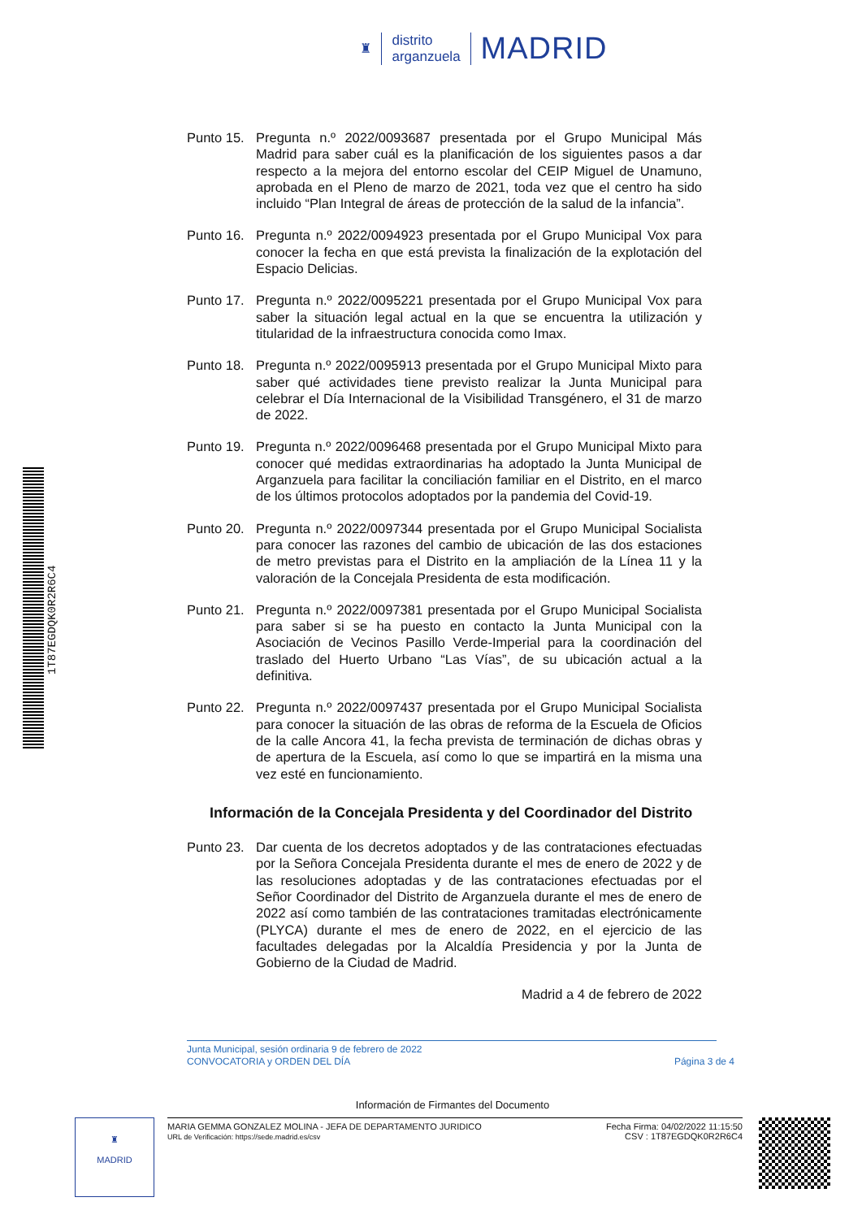♜ distrito
arganzuela MADRID
Punto 15.
Pregunta n.º 2022/0093687 presentada por el Grupo Municipal Más Madrid para saber cuál es la planificación de los siguientes pasos a dar respecto a la mejora del entorno escolar del CEIP Miguel de Unamuno, aprobada en el Pleno de marzo de 2021, toda vez que el centro ha sido incluido “Plan Integral de áreas de protección de la salud de la infancia”.
Punto 16.
Pregunta n.º 2022/0094923 presentada por el Grupo Municipal Vox para conocer la fecha en que está prevista la finalización de la explotación del Espacio Delicias.
Punto 17.
Pregunta n.º 2022/0095221 presentada por el Grupo Municipal Vox para saber la situación legal actual en la que se encuentra la utilización y titularidad de la infraestructura conocida como Imax.
Punto 18.
Pregunta n.º 2022/0095913 presentada por el Grupo Municipal Mixto para saber qué actividades tiene previsto realizar la Junta Municipal para celebrar el Día Internacional de la Visibilidad Transgénero, el 31 de marzo de 2022.
Punto 19.
Pregunta n.º 2022/0096468 presentada por el Grupo Municipal Mixto para conocer qué medidas extraordinarias ha adoptado la Junta Municipal de Arganzuela para facilitar la conciliación familiar en el Distrito, en el marco de los últimos protocolos adoptados por la pandemia del Covid-19.
Punto 20.
Pregunta n.º 2022/0097344 presentada por el Grupo Municipal Socialista para conocer las razones del cambio de ubicación de las dos estaciones de metro previstas para el Distrito en la ampliación de la Línea 11 y la valoración de la Concejala Presidenta de esta modificación.
Punto 21.
Pregunta n.º 2022/0097381 presentada por el Grupo Municipal Socialista para saber si se ha puesto en contacto la Junta Municipal con la Asociación de Vecinos Pasillo Verde-Imperial para la coordinación del traslado del Huerto Urbano “Las Vías”, de su ubicación actual a la definitiva.
Punto 22.
Pregunta n.º 2022/0097437 presentada por el Grupo Municipal Socialista para conocer la situación de las obras de reforma de la Escuela de Oficios de la calle Ancora 41, la fecha prevista de terminación de dichas obras y de apertura de la Escuela, así como lo que se impartirá en la misma una vez esté en funcionamiento.
Información de la Concejala Presidenta y del Coordinador del Distrito
Punto 23.
Dar cuenta de los decretos adoptados y de las contrataciones efectuadas por la Señora Concejala Presidenta durante el mes de enero de 2022 y de las resoluciones adoptadas y de las contrataciones efectuadas por el Señor Coordinador del Distrito de Arganzuela durante el mes de enero de 2022 así como también de las contrataciones tramitadas electrónicamente (PLYCA) durante el mes de enero de 2022, en el ejercicio de las facultades delegadas por la Alcaldía Presidencia y por la Junta de Gobierno de la Ciudad de Madrid.
Madrid a 4 de febrero de 2022
Junta Municipal, sesión ordinaria 9 de febrero de 2022
CONVOCATORIA y ORDEN DEL DÍA
Página 3 de 4
Información de Firmantes del Documento
♜
MADRID
MARIA GEMMA GONZALEZ MOLINA - JEFA DE DEPARTAMENTO JURIDICO
URL de Verificación: https://sede.madrid.es/csv
Fecha Firma: 04/02/2022 11:15:50
CSV : 1T87EGDQK0R2R6C4
1T87EGDQK0R2R6C4